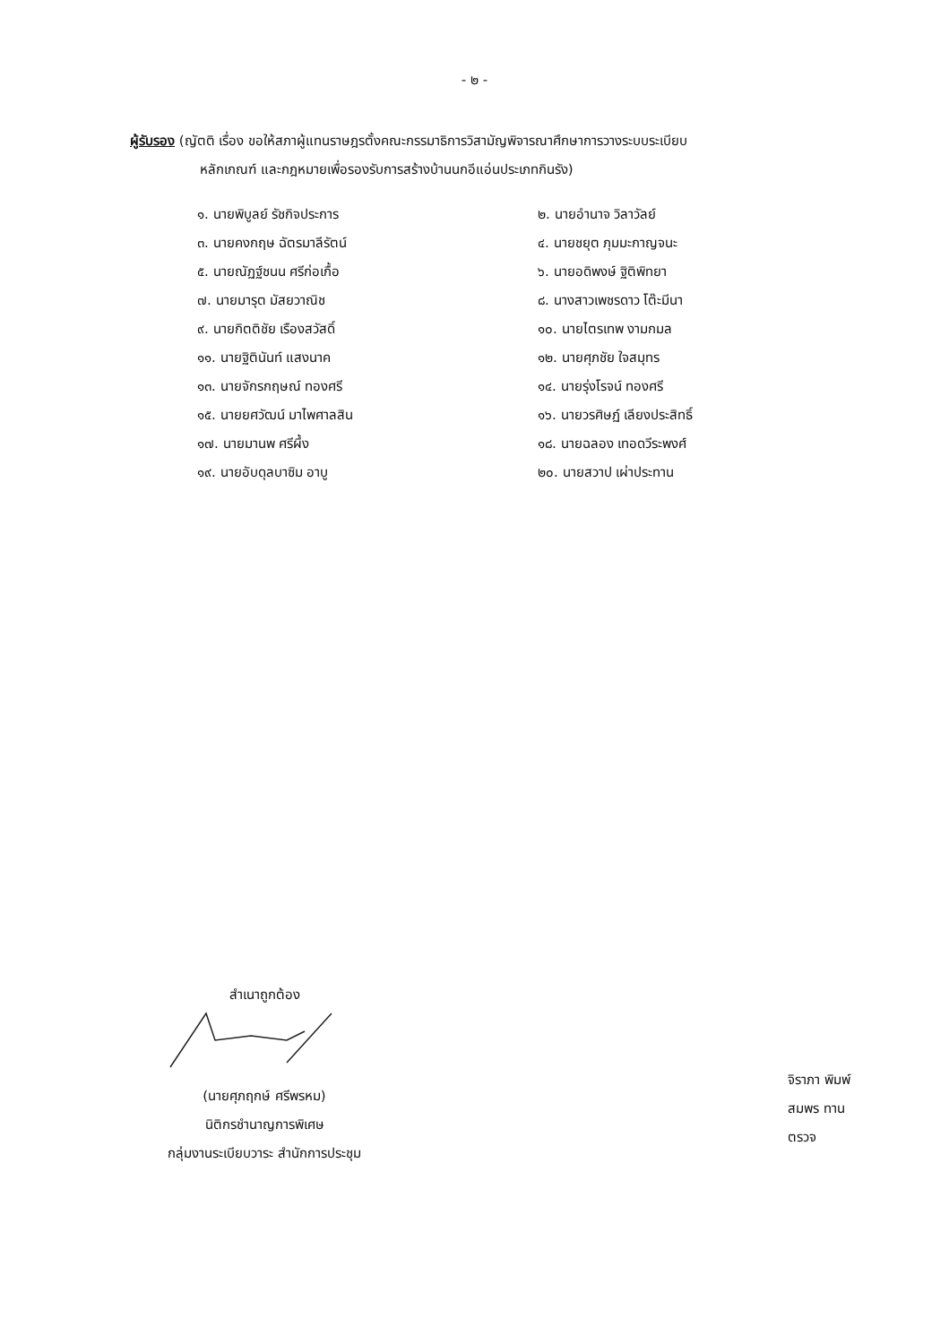- ๒ -
ผู้รับรอง (ญัตติ เรื่อง ขอให้สภาผู้แทนราษฎรตั้งคณะกรรมาธิการวิสามัญพิจารณาศึกษาการวางระบบระเบียบ
หลักเกณฑ์ และกฎหมายเพื่อรองรับการสร้างบ้านนกอีแอ่นประเภทกินรัง)
๑. นายพิบูลย์ รัชกิจประการ
๒. นายอำนาจ วิลาวัลย์
๓. นายคงกฤษ ฉัตรมาลีรัตน์
๔. นายชยุต ภุมมะกาญจนะ
๕. นายณัฏฐ์ชนน ศรีก่อเกื้อ
๖. นายอดิพงษ์ ฐิติพิทยา
๗. นายมารุต มัสยวาณิช
๘. นางสาวเพชรดาว โต๊ะมีนา
๙. นายกิตติชัย เรืองสวัสดิ์
๑๐. นายไตรเทพ งามกมล
๑๑. นายฐิตินันท์ แสงนาค
๑๒. นายศุภชัย ใจสมุทร
๑๓. นายจักรกฤษณ์ ทองศรี
๑๔. นายรุ่งโรจน์ ทองศรี
๑๕. นายยศวัฒน์ มาไพศาลสิน
๑๖. นายวรศิษฏ์ เลียงประสิทธิ์
๑๗. นายมานพ ศรีผึ้ง
๑๘. นายฉลอง เทอดวีระพงศ์
๑๙. นายอับดุลบาซิม อาบู
๒๐. นายสวาป เผ่าประทาน
สำเนาถูกต้อง
(นายศุภฤกษ์ ศรีพรหม)
นิติกรชำนาญการพิเศษ
กลุ่มงานระเบียบวาระ สำนักการประชุม
จิราภา พิมพ์
สมพร ทาน
ตรวจ